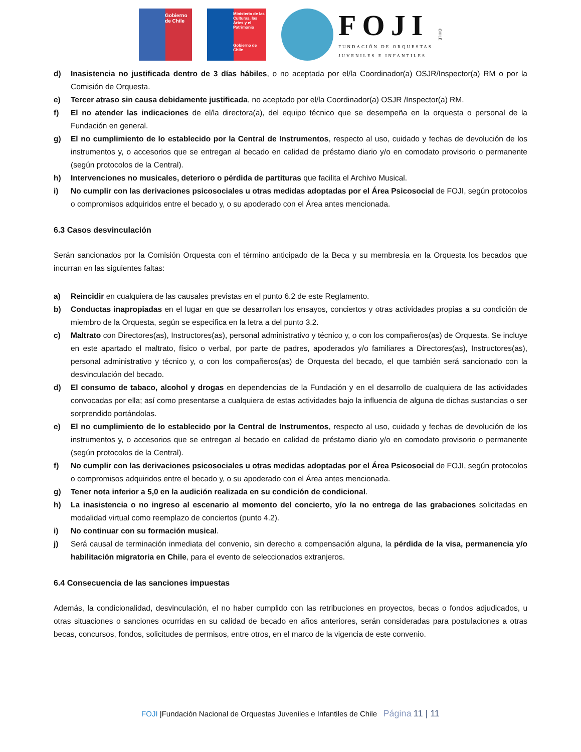Gobierno de Chile
Ministerio de las Culturas, las Artes y el Patrimonio
Gobierno de Chile
FOJI
FUNDACIÓN DE ORQUESTAS
JUVENILES E INFANTILES
CHILE
d) Inasistencia no justificada dentro de 3 días hábiles, o no aceptada por el/la Coordinador(a) OSJR/Inspector(a) RM o por la Comisión de Orquesta.
e) Tercer atraso sin causa debidamente justificada, no aceptado por el/la Coordinador(a) OSJR /Inspector(a) RM.
f) El no atender las indicaciones de el/la directora(a), del equipo técnico que se desempeña en la orquesta o personal de la Fundación en general.
g) El no cumplimiento de lo establecido por la Central de Instrumentos, respecto al uso, cuidado y fechas de devolución de los instrumentos y, o accesorios que se entregan al becado en calidad de préstamo diario y/o en comodato provisorio o permanente (según protocolos de la Central).
h) Intervenciones no musicales, deterioro o pérdida de partituras que facilita el Archivo Musical.
i) No cumplir con las derivaciones psicosociales u otras medidas adoptadas por el Área Psicosocial de FOJI, según protocolos o compromisos adquiridos entre el becado y, o su apoderado con el Área antes mencionada.
6.3 Casos desvinculación
Serán sancionados por la Comisión Orquesta con el término anticipado de la Beca y su membresía en la Orquesta los becados que incurran en las siguientes faltas:
a) Reincidir en cualquiera de las causales previstas en el punto 6.2 de este Reglamento.
b) Conductas inapropiadas en el lugar en que se desarrollan los ensayos, conciertos y otras actividades propias a su condición de miembro de la Orquesta, según se especifica en la letra a del punto 3.2.
c) Maltrato con Directores(as), Instructores(as), personal administrativo y técnico y, o con los compañeros(as) de Orquesta. Se incluye en este apartado el maltrato, físico o verbal, por parte de padres, apoderados y/o familiares a Directores(as), Instructores(as), personal administrativo y técnico y, o con los compañeros(as) de Orquesta del becado, el que también será sancionado con la desvinculación del becado.
d) El consumo de tabaco, alcohol y drogas en dependencias de la Fundación y en el desarrollo de cualquiera de las actividades convocadas por ella; así como presentarse a cualquiera de estas actividades bajo la influencia de alguna de dichas sustancias o ser sorprendido portándolas.
e) El no cumplimiento de lo establecido por la Central de Instrumentos, respecto al uso, cuidado y fechas de devolución de los instrumentos y, o accesorios que se entregan al becado en calidad de préstamo diario y/o en comodato provisorio o permanente (según protocolos de la Central).
f) No cumplir con las derivaciones psicosociales u otras medidas adoptadas por el Área Psicosocial de FOJI, según protocolos o compromisos adquiridos entre el becado y, o su apoderado con el Área antes mencionada.
g) Tener nota inferior a 5,0 en la audición realizada en su condición de condicional.
h) La inasistencia o no ingreso al escenario al momento del concierto, y/o la no entrega de las grabaciones solicitadas en modalidad virtual como reemplazo de conciertos (punto 4.2).
i) No continuar con su formación musical.
j) Será causal de terminación inmediata del convenio, sin derecho a compensación alguna, la pérdida de la visa, permanencia y/o habilitación migratoria en Chile, para el evento de seleccionados extranjeros.
6.4 Consecuencia de las sanciones impuestas
Además, la condicionalidad, desvinculación, el no haber cumplido con las retribuciones en proyectos, becas o fondos adjudicados, u otras situaciones o sanciones ocurridas en su calidad de becado en años anteriores, serán consideradas para postulaciones a otras becas, concursos, fondos, solicitudes de permisos, entre otros, en el marco de la vigencia de este convenio.
FOJI |Fundación Nacional de Orquestas Juveniles e Infantiles de Chile Página 11 | 11